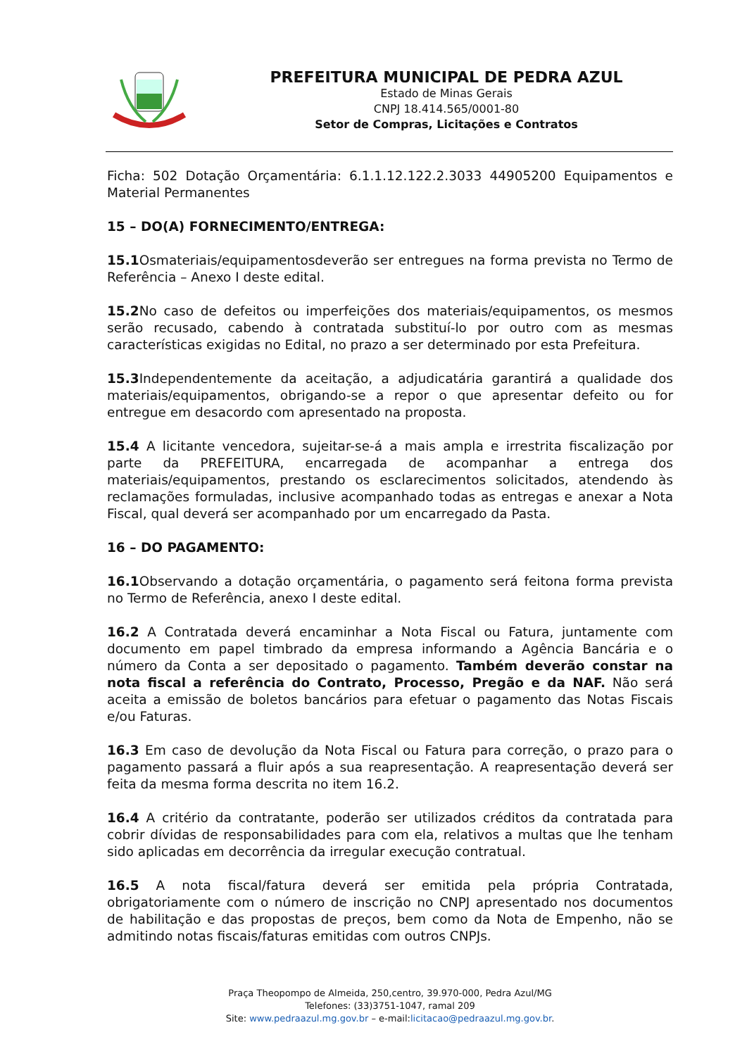PREFEITURA MUNICIPAL DE PEDRA AZUL
Estado de Minas Gerais
CNPJ 18.414.565/0001-80
Setor de Compras, Licitações e Contratos
Ficha: 502 Dotação Orçamentária: 6.1.1.12.122.2.3033 44905200 Equipamentos e Material Permanentes
15 – DO(A) FORNECIMENTO/ENTREGA:
15.1 Osmateriais/equipamentosdeverão ser entregues na forma prevista no Termo de Referência – Anexo I deste edital.
15.2 No caso de defeitos ou imperfeições dos materiais/equipamentos, os mesmos serão recusado, cabendo à contratada substituí-lo por outro com as mesmas características exigidas no Edital, no prazo a ser determinado por esta Prefeitura.
15.3 Independentemente da aceitação, a adjudicatária garantirá a qualidade dos materiais/equipamentos, obrigando-se a repor o que apresentar defeito ou for entregue em desacordo com apresentado na proposta.
15.4 A licitante vencedora, sujeitar-se-á a mais ampla e irrestrita fiscalização por parte da PREFEITURA, encarregada de acompanhar a entrega dos materiais/equipamentos, prestando os esclarecimentos solicitados, atendendo às reclamações formuladas, inclusive acompanhado todas as entregas e anexar a Nota Fiscal, qual deverá ser acompanhado por um encarregado da Pasta.
16 – DO PAGAMENTO:
16.1 Observando a dotação orçamentária, o pagamento será feitona forma prevista no Termo de Referência, anexo I deste edital.
16.2 A Contratada deverá encaminhar a Nota Fiscal ou Fatura, juntamente com documento em papel timbrado da empresa informando a Agência Bancária e o número da Conta a ser depositado o pagamento. Também deverão constar na nota fiscal a referência do Contrato, Processo, Pregão e da NAF. Não será aceita a emissão de boletos bancários para efetuar o pagamento das Notas Fiscais e/ou Faturas.
16.3 Em caso de devolução da Nota Fiscal ou Fatura para correção, o prazo para o pagamento passará a fluir após a sua reapresentação. A reapresentação deverá ser feita da mesma forma descrita no item 16.2.
16.4 A critério da contratante, poderão ser utilizados créditos da contratada para cobrir dívidas de responsabilidades para com ela, relativos a multas que lhe tenham sido aplicadas em decorrência da irregular execução contratual.
16.5 A nota fiscal/fatura deverá ser emitida pela própria Contratada, obrigatoriamente com o número de inscrição no CNPJ apresentado nos documentos de habilitação e das propostas de preços, bem como da Nota de Empenho, não se admitindo notas fiscais/faturas emitidas com outros CNPJs.
Praça Theopompo de Almeida, 250,centro, 39.970-000, Pedra Azul/MG
Telefones: (33)3751-1047, ramal 209
Site: www.pedraazul.mg.gov.br – e-mail:licitacao@pedraazul.mg.gov.br.